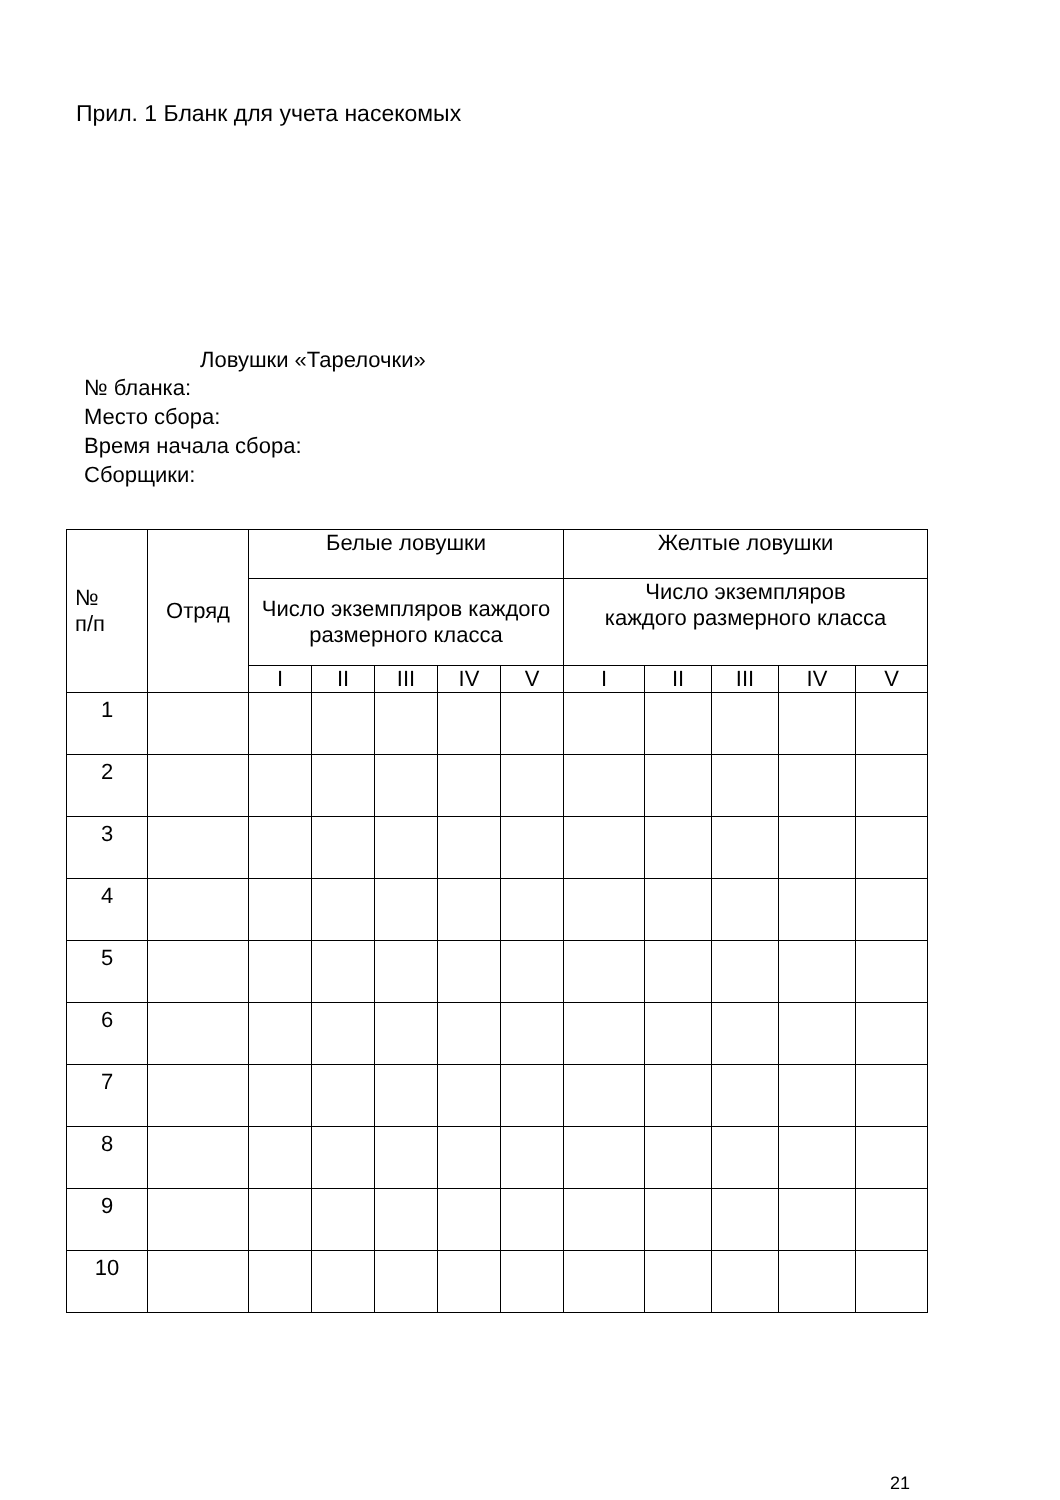Прил. 1 Бланк для учета насекомых
Ловушки «Тарелочки»
№ бланка:
Место сбора:
Время начала сбора:
Сборщики:
| № п/п | Отряд | Белые ловушки | | | | | Желтые ловушки | | | | |
| --- | --- | --- | --- | --- | --- | --- | --- | --- | --- | --- | --- |
| | | Число экземпляров каждого размерного класса | | | | | Число экземпляров каждого размерного класса | | | | |
| | | I | II | III | IV | V | I | II | III | IV | V |
| 1 | | | | | | | | | | | |
| 2 | | | | | | | | | | | |
| 3 | | | | | | | | | | | |
| 4 | | | | | | | | | | | |
| 5 | | | | | | | | | | | |
| 6 | | | | | | | | | | | |
| 7 | | | | | | | | | | | |
| 8 | | | | | | | | | | | |
| 9 | | | | | | | | | | | |
| 10 | | | | | | | | | | | |
21